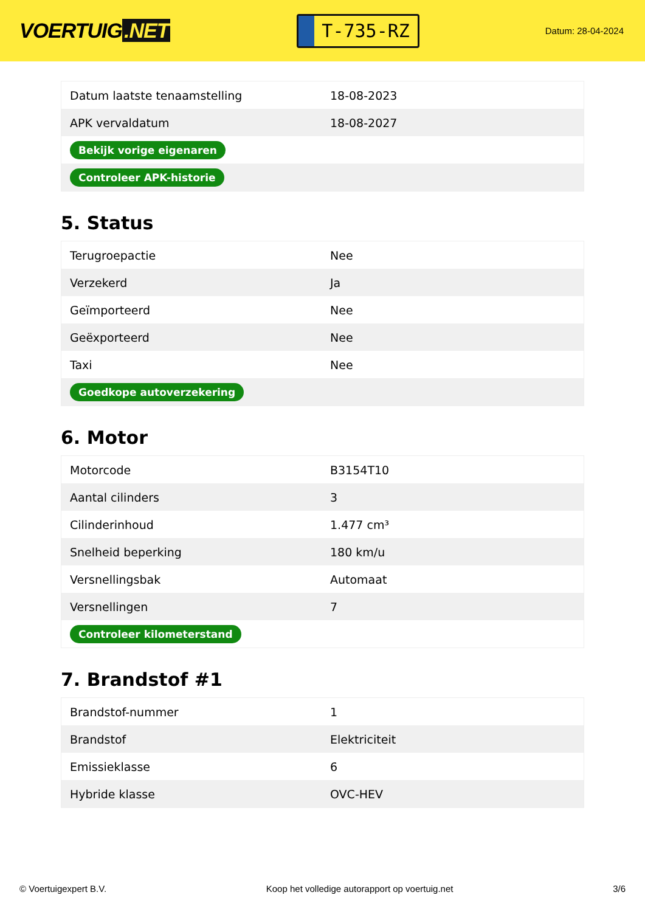VOERTUIG.NET
T-735-RZ
Datum: 28-04-2024
| Datum laatste tenaamstelling | 18-08-2023 |
| APK vervaldatum | 18-08-2027 |
| Bekijk vorige eigenaren | |
| Controleer APK-historie | |
5. Status
| Terugroepactie | Nee |
| Verzekerd | Ja |
| Geïmporteerd | Nee |
| Geëxporteerd | Nee |
| Taxi | Nee |
| Goedkope autoverzekering | |
6. Motor
| Motorcode | B3154T10 |
| Aantal cilinders | 3 |
| Cilinderinhoud | 1.477 cm³ |
| Snelheid beperking | 180 km/u |
| Versnellingsbak | Automaat |
| Versnellingen | 7 |
| Controleer kilometerstand | |
7. Brandstof #1
| Brandstof-nummer | 1 |
| Brandstof | Elektriciteit |
| Emissieklasse | 6 |
| Hybride klasse | OVC-HEV |
© Voertuigexpert B.V. Koop het volledige autorapport op voertuig.net 3/6